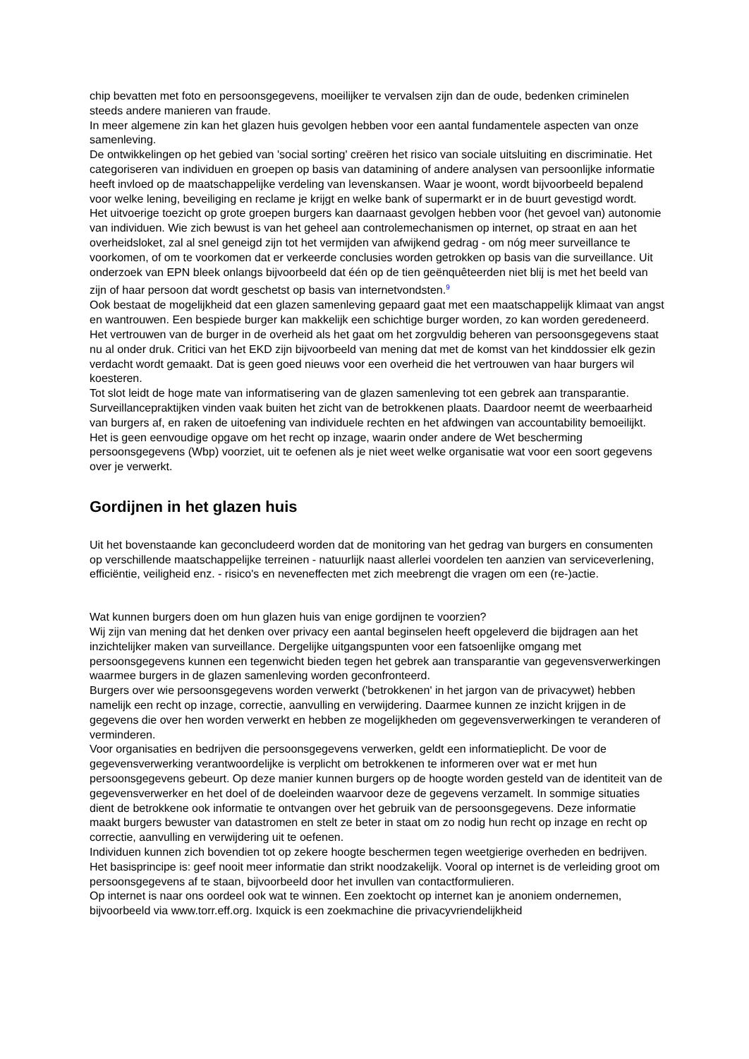chip bevatten met foto en persoonsgegevens, moeilijker te vervalsen zijn dan de oude, bedenken criminelen steeds andere manieren van fraude.
In meer algemene zin kan het glazen huis gevolgen hebben voor een aantal fundamentele aspecten van onze samenleving.
De ontwikkelingen op het gebied van 'social sorting' creëren het risico van sociale uitsluiting en discriminatie. Het categoriseren van individuen en groepen op basis van datamining of andere analysen van persoonlijke informatie heeft invloed op de maatschappelijke verdeling van levenskansen. Waar je woont, wordt bijvoorbeeld bepalend voor welke lening, beveiliging en reclame je krijgt en welke bank of supermarkt er in de buurt gevestigd wordt.
Het uitvoerige toezicht op grote groepen burgers kan daarnaast gevolgen hebben voor (het gevoel van) autonomie van individuen. Wie zich bewust is van het geheel aan controlemechanismen op internet, op straat en aan het overheidsloket, zal al snel geneigd zijn tot het vermijden van afwijkend gedrag - om nóg meer surveillance te voorkomen, of om te voorkomen dat er verkeerde conclusies worden getrokken op basis van die surveillance. Uit onderzoek van EPN bleek onlangs bijvoorbeeld dat één op de tien geënquêteerden niet blij is met het beeld van zijn of haar persoon dat wordt geschetst op basis van internetvondsten.<sup>9</sup>
Ook bestaat de mogelijkheid dat een glazen samenleving gepaard gaat met een maatschappelijk klimaat van angst en wantrouwen. Een bespiede burger kan makkelijk een schichtige burger worden, zo kan worden geredeneerd. Het vertrouwen van de burger in de overheid als het gaat om het zorgvuldig beheren van persoonsgegevens staat nu al onder druk. Critici van het EKD zijn bijvoorbeeld van mening dat met de komst van het kinddossier elk gezin verdacht wordt gemaakt. Dat is geen goed nieuws voor een overheid die het vertrouwen van haar burgers wil koesteren.
Tot slot leidt de hoge mate van informatisering van de glazen samenleving tot een gebrek aan transparantie. Surveillancepraktijken vinden vaak buiten het zicht van de betrokkenen plaats. Daardoor neemt de weerbaarheid van burgers af, en raken de uitoefening van individuele rechten en het afdwingen van accountability bemoeilijkt. Het is geen eenvoudige opgave om het recht op inzage, waarin onder andere de Wet bescherming persoonsgegevens (Wbp) voorziet, uit te oefenen als je niet weet welke organisatie wat voor een soort gegevens over je verwerkt.
Gordijnen in het glazen huis
Uit het bovenstaande kan geconcludeerd worden dat de monitoring van het gedrag van burgers en consumenten op verschillende maatschappelijke terreinen - natuurlijk naast allerlei voordelen ten aanzien van serviceverlening, efficiëntie, veiligheid enz. - risico's en neveneffecten met zich meebrengt die vragen om een (re-)actie.
Wat kunnen burgers doen om hun glazen huis van enige gordijnen te voorzien?
Wij zijn van mening dat het denken over privacy een aantal beginselen heeft opgeleverd die bijdragen aan het inzichtelijker maken van surveillance. Dergelijke uitgangspunten voor een fatsoenlijke omgang met persoonsgegevens kunnen een tegenwicht bieden tegen het gebrek aan transparantie van gegevensverwerkingen waarmee burgers in de glazen samenleving worden geconfronteerd.
Burgers over wie persoonsgegevens worden verwerkt ('betrokkenen' in het jargon van de privacywet) hebben namelijk een recht op inzage, correctie, aanvulling en verwijdering. Daarmee kunnen ze inzicht krijgen in de gegevens die over hen worden verwerkt en hebben ze mogelijkheden om gegevensverwerkingen te veranderen of verminderen.
Voor organisaties en bedrijven die persoonsgegevens verwerken, geldt een informatieplicht. De voor de gegevensverwerking verantwoordelijke is verplicht om betrokkenen te informeren over wat er met hun persoonsgegevens gebeurt. Op deze manier kunnen burgers op de hoogte worden gesteld van de identiteit van de gegevensverwerker en het doel of de doeleinden waarvoor deze de gegevens verzamelt. In sommige situaties dient de betrokkene ook informatie te ontvangen over het gebruik van de persoonsgegevens. Deze informatie maakt burgers bewuster van datastromen en stelt ze beter in staat om zo nodig hun recht op inzage en recht op correctie, aanvulling en verwijdering uit te oefenen.
Individuen kunnen zich bovendien tot op zekere hoogte beschermen tegen weetgierige overheden en bedrijven. Het basisprincipe is: geef nooit meer informatie dan strikt noodzakelijk. Vooral op internet is de verleiding groot om persoonsgegevens af te staan, bijvoorbeeld door het invullen van contactformulieren.
Op internet is naar ons oordeel ook wat te winnen. Een zoektocht op internet kan je anoniem ondernemen, bijvoorbeeld via www.torr.eff.org. Ixquick is een zoekmachine die privacyvriendelijkheid